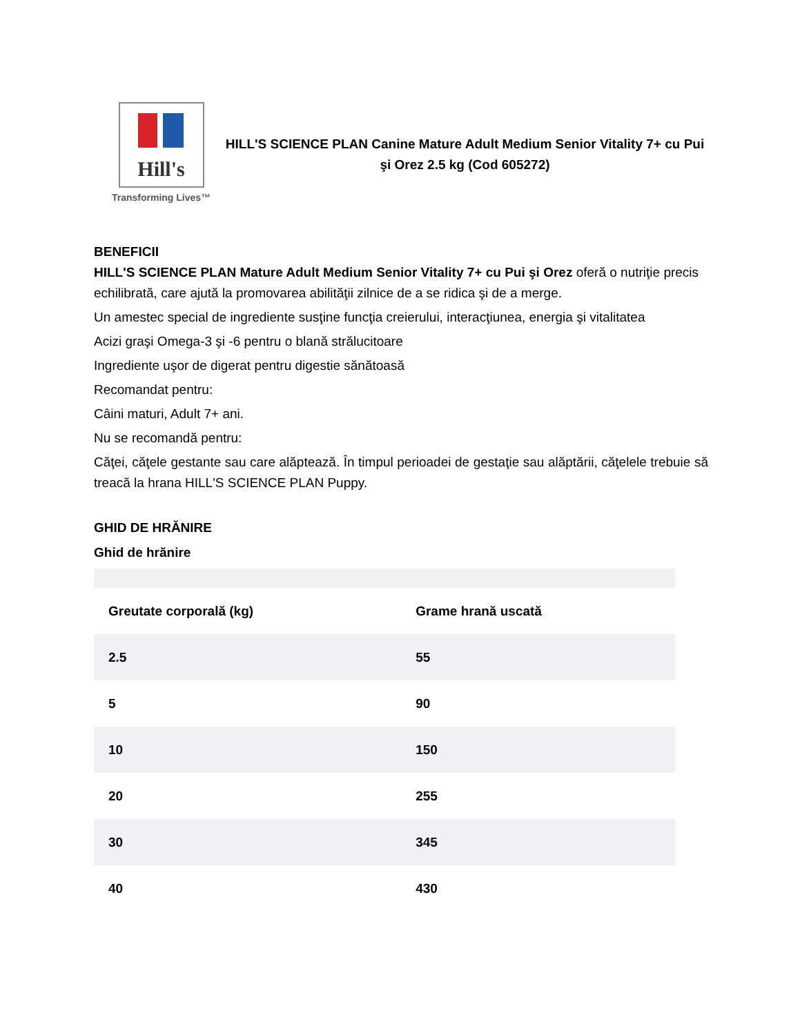Hill's
Transforming Lives™
HILL'S SCIENCE PLAN Canine Mature Adult Medium Senior Vitality 7+ cu Pui şi Orez 2.5 kg (Cod 605272)
BENEFICII
HILL'S SCIENCE PLAN Mature Adult Medium Senior Vitality 7+ cu Pui şi Orez oferă o nutriţie precis echilibrată, care ajută la promovarea abilităţii zilnice de a se ridica şi de a merge.
Un amestec special de ingrediente susţine funcţia creierului, interacţiunea, energia şi vitalitatea
Acizi graşi Omega-3 şi -6 pentru o blană strălucitoare
Ingrediente uşor de digerat pentru digestie sănătoasă
Recomandat pentru:
Câini maturi, Adult 7+ ani.
Nu se recomandă pentru:
Căţei, căţele gestante sau care alăptează. În timpul perioadei de gestaţie sau alăptării, căţelele trebuie să treacă la hrana HILL'S SCIENCE PLAN Puppy.
GHID DE HRĂNIRE
Ghid de hrănire
| Greutate corporală (kg) | Grame hrană uscată |
| --- | --- |
| 2.5 | 55 |
| 5 | 90 |
| 10 | 150 |
| 20 | 255 |
| 30 | 345 |
| 40 | 430 |